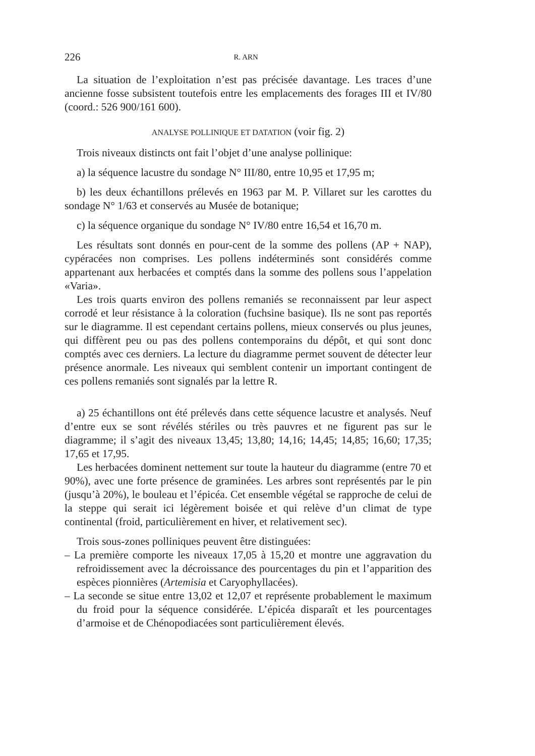226 R. ARN
La situation de l’exploitation n’est pas précisée davantage. Les traces d’une ancienne fosse subsistent toutefois entre les emplacements des forages III et IV/80 (coord.: 526 900/161 600).
ANALYSE POLLINIQUE ET DATATION (voir fig. 2)
Trois niveaux distincts ont fait l’objet d’une analyse pollinique:
a) la séquence lacustre du sondage N° III/80, entre 10,95 et 17,95 m;
b) les deux échantillons prélevés en 1963 par M. P. Villaret sur les carottes du sondage N° 1/63 et conservés au Musée de botanique;
c) la séquence organique du sondage N° IV/80 entre 16,54 et 16,70 m.
Les résultats sont donnés en pour-cent de la somme des pollens (AP + NAP), cypéracées non comprises. Les pollens indéterminés sont considérés comme appartenant aux herbacées et comptés dans la somme des pollens sous l’appelation «Varia».
Les trois quarts environ des pollens remaniés se reconnaissent par leur aspect corrodé et leur résistance à la coloration (fuchsine basique). Ils ne sont pas reportés sur le diagramme. Il est cependant certains pollens, mieux conservés ou plus jeunes, qui diffèrent peu ou pas des pollens contemporains du dépôt, et qui sont donc comptés avec ces derniers. La lecture du diagramme permet souvent de détecter leur présence anormale. Les niveaux qui semblent contenir un important contingent de ces pollens remaniés sont signalés par la lettre R.
a) 25 échantillons ont été prélevés dans cette séquence lacustre et analysés. Neuf d’entre eux se sont révélés stériles ou très pauvres et ne figurent pas sur le diagramme; il s’agit des niveaux 13,45; 13,80; 14,16; 14,45; 14,85; 16,60; 17,35; 17,65 et 17,95.
Les herbacées dominent nettement sur toute la hauteur du diagramme (entre 70 et 90%), avec une forte présence de graminées. Les arbres sont représentés par le pin (jusqu’à 20%), le bouleau et l’épicéa. Cet ensemble végétal se rapproche de celui de la steppe qui serait ici légèrement boisée et qui relève d’un climat de type continental (froid, particulièrement en hiver, et relativement sec).
Trois sous-zones polliniques peuvent être distinguées:
– La première comporte les niveaux 17,05 à 15,20 et montre une aggravation du refroidissement avec la décroissance des pourcentages du pin et l’apparition des espèces pionnières (Artemisia et Caryophyllacées).
– La seconde se situe entre 13,02 et 12,07 et représente probablement le maximum du froid pour la séquence considérée. L’épicéa disparaît et les pourcentages d’armoise et de Chénopodiacées sont particulièrement élevés.